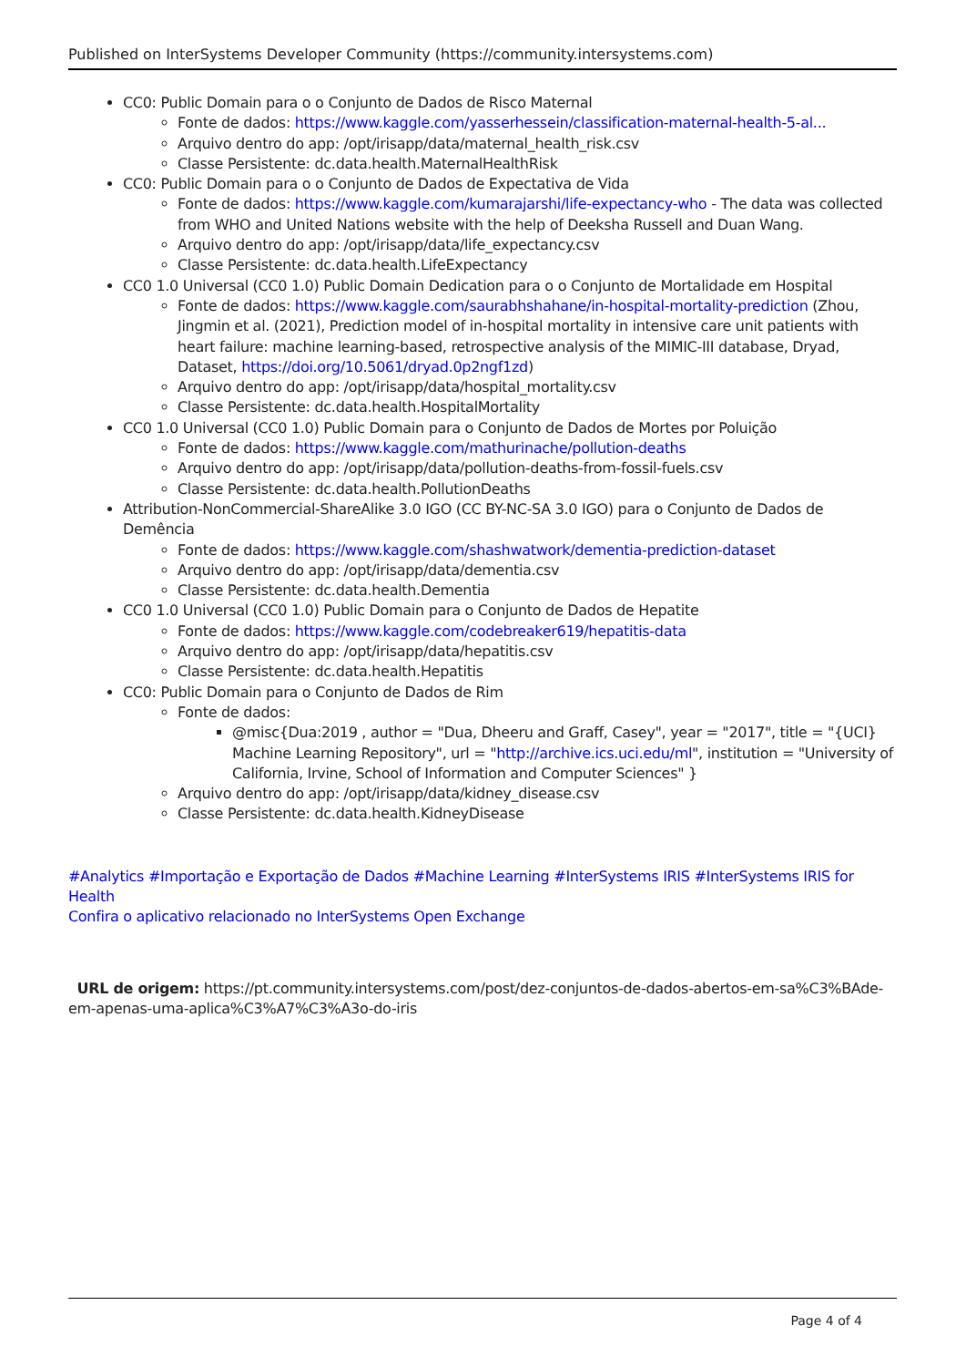Published on InterSystems Developer Community (https://community.intersystems.com)
CC0: Public Domain para o o Conjunto de Dados de Risco Maternal
Fonte de dados: https://www.kaggle.com/yasserhessein/classification-maternal-health-5-al...
Arquivo dentro do app: /opt/irisapp/data/maternal_health_risk.csv
Classe Persistente: dc.data.health.MaternalHealthRisk
CC0: Public Domain para o o Conjunto de Dados de Expectativa de Vida
Fonte de dados: https://www.kaggle.com/kumarajarshi/life-expectancy-who - The data was collected from WHO and United Nations website with the help of Deeksha Russell and Duan Wang.
Arquivo dentro do app: /opt/irisapp/data/life_expectancy.csv
Classe Persistente: dc.data.health.LifeExpectancy
CC0 1.0 Universal (CC0 1.0) Public Domain Dedication para o o Conjunto de Mortalidade em Hospital
Fonte de dados: https://www.kaggle.com/saurabhshahane/in-hospital-mortality-prediction (Zhou, Jingmin et al. (2021), Prediction model of in-hospital mortality in intensive care unit patients with heart failure: machine learning-based, retrospective analysis of the MIMIC-III database, Dryad, Dataset, https://doi.org/10.5061/dryad.0p2ngf1zd)
Arquivo dentro do app: /opt/irisapp/data/hospital_mortality.csv
Classe Persistente: dc.data.health.HospitalMortality
CC0 1.0 Universal (CC0 1.0) Public Domain para o Conjunto de Dados de Mortes por Poluição
Fonte de dados: https://www.kaggle.com/mathurinache/pollution-deaths
Arquivo dentro do app: /opt/irisapp/data/pollution-deaths-from-fossil-fuels.csv
Classe Persistente: dc.data.health.PollutionDeaths
Attribution-NonCommercial-ShareAlike 3.0 IGO (CC BY-NC-SA 3.0 IGO) para o Conjunto de Dados de Demência
Fonte de dados: https://www.kaggle.com/shashwatwork/dementia-prediction-dataset
Arquivo dentro do app: /opt/irisapp/data/dementia.csv
Classe Persistente: dc.data.health.Dementia
CC0 1.0 Universal (CC0 1.0) Public Domain para o Conjunto de Dados de Hepatite
Fonte de dados: https://www.kaggle.com/codebreaker619/hepatitis-data
Arquivo dentro do app: /opt/irisapp/data/hepatitis.csv
Classe Persistente: dc.data.health.Hepatitis
CC0: Public Domain para o Conjunto de Dados de Rim
Fonte de dados:
@misc{Dua:2019 , author = "Dua, Dheeru and Graff, Casey", year = "2017", title = "{UCI} Machine Learning Repository", url = "http://archive.ics.uci.edu/ml", institution = "University of California, Irvine, School of Information and Computer Sciences" }
Arquivo dentro do app: /opt/irisapp/data/kidney_disease.csv
Classe Persistente: dc.data.health.KidneyDisease
#Analytics #Importação e Exportação de Dados #Machine Learning #InterSystems IRIS #InterSystems IRIS for Health
Confira o aplicativo relacionado no InterSystems Open Exchange
URL de origem: https://pt.community.intersystems.com/post/dez-conjuntos-de-dados-abertos-em-sa%C3%BAde-em-apenas-uma-aplica%C3%A7%C3%A3o-do-iris
Page 4 of 4